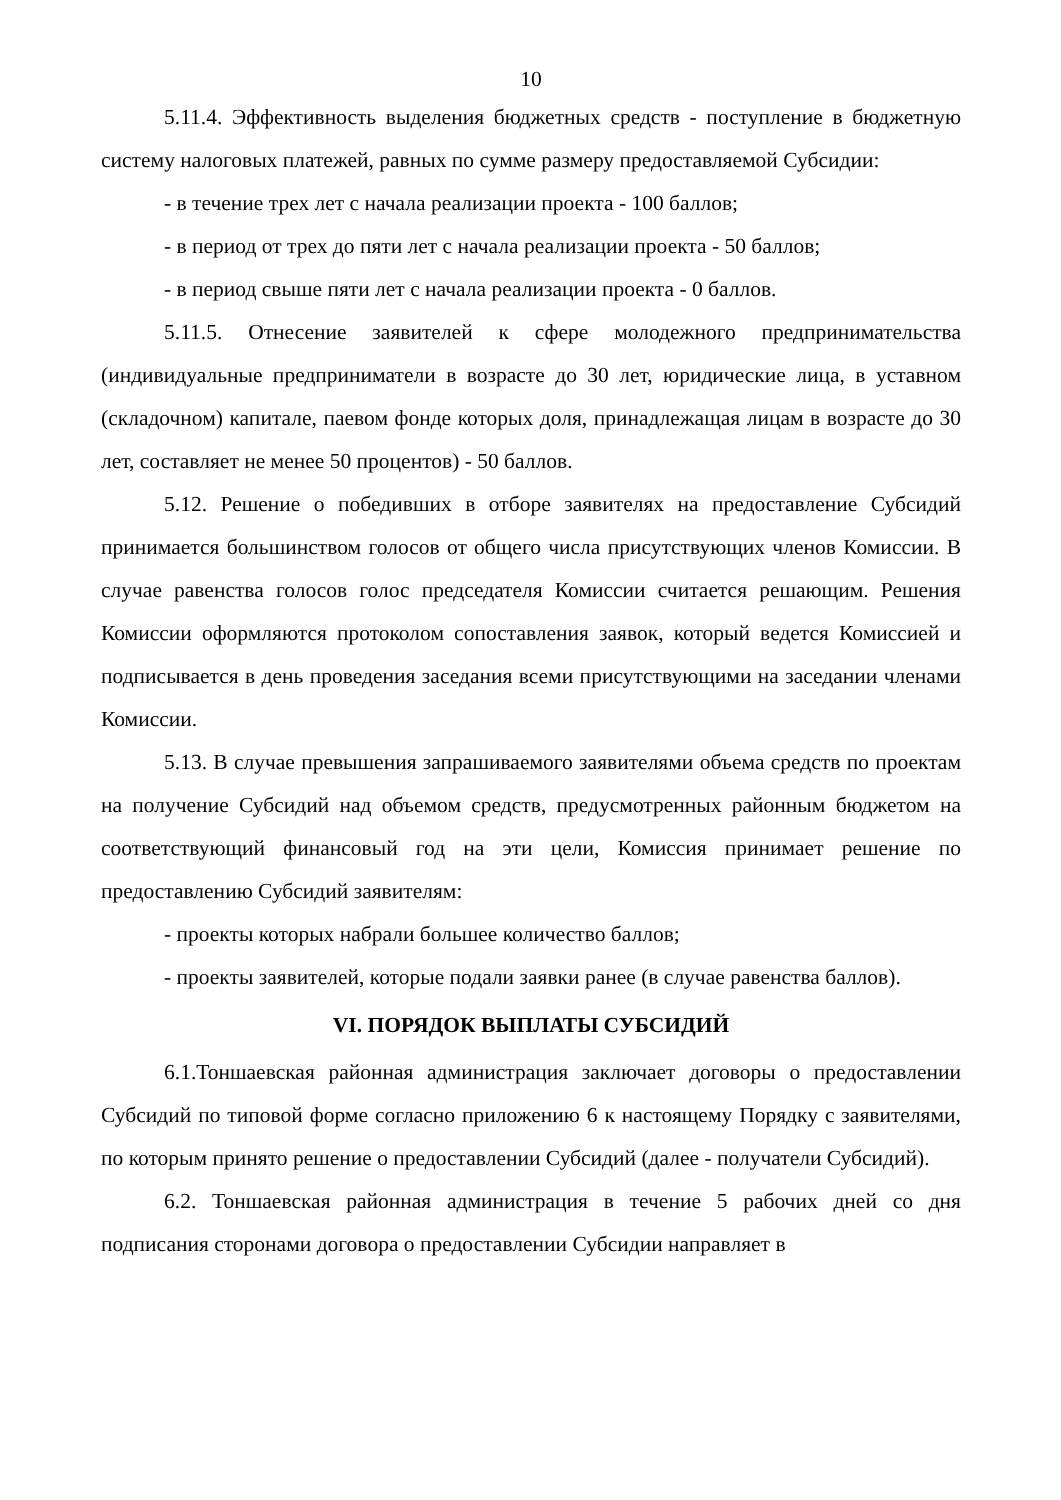10
5.11.4. Эффективность выделения бюджетных средств - поступление в бюджетную систему налоговых платежей, равных по сумме размеру предоставляемой Субсидии:
- в течение трех лет с начала реализации проекта - 100 баллов;
- в период от трех до пяти лет с начала реализации проекта - 50 баллов;
- в период свыше пяти лет с начала реализации проекта - 0 баллов.
5.11.5. Отнесение заявителей к сфере молодежного предпринимательства (индивидуальные предприниматели в возрасте до 30 лет, юридические лица, в уставном (складочном) капитале, паевом фонде которых доля, принадлежащая лицам в возрасте до 30 лет, составляет не менее 50 процентов) - 50 баллов.
5.12. Решение о победивших в отборе заявителях на предоставление Субсидий принимается большинством голосов от общего числа присутствующих членов Комиссии. В случае равенства голосов голос председателя Комиссии считается решающим. Решения Комиссии оформляются протоколом сопоставления заявок, который ведется Комиссией и подписывается в день проведения заседания всеми присутствующими на заседании членами Комиссии.
5.13. В случае превышения запрашиваемого заявителями объема средств по проектам на получение Субсидий над объемом средств, предусмотренных районным бюджетом на соответствующий финансовый год на эти цели, Комиссия принимает решение по предоставлению Субсидий заявителям:
- проекты которых набрали большее количество баллов;
- проекты заявителей, которые подали заявки ранее (в случае равенства баллов).
VI. ПОРЯДОК ВЫПЛАТЫ СУБСИДИЙ
6.1.Тоншаевская районная администрация заключает договоры о предоставлении Субсидий по типовой форме согласно приложению 6 к настоящему Порядку с заявителями, по которым принято решение о предоставлении Субсидий (далее - получатели Субсидий).
6.2. Тоншаевская районная администрация в течение 5 рабочих дней со дня подписания сторонами договора о предоставлении Субсидии направляет в